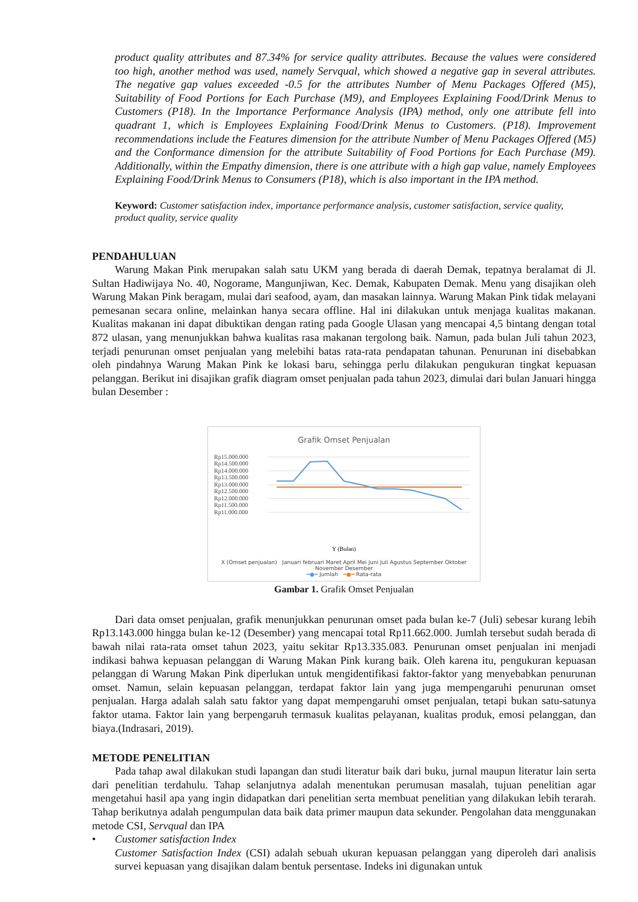product quality attributes and 87.34% for service quality attributes. Because the values were considered too high, another method was used, namely Servqual, which showed a negative gap in several attributes. The negative gap values exceeded -0.5 for the attributes Number of Menu Packages Offered (M5), Suitability of Food Portions for Each Purchase (M9), and Employees Explaining Food/Drink Menus to Customers (P18). In the Importance Performance Analysis (IPA) method, only one attribute fell into quadrant 1, which is Employees Explaining Food/Drink Menus to Customers. (P18). Improvement recommendations include the Features dimension for the attribute Number of Menu Packages Offered (M5) and the Conformance dimension for the attribute Suitability of Food Portions for Each Purchase (M9). Additionally, within the Empathy dimension, there is one attribute with a high gap value, namely Employees Explaining Food/Drink Menus to Consumers (P18), which is also important in the IPA method.
Keyword: Customer satisfaction index, importance performance analysis, customer satisfaction, service quality, product quality, service quality
PENDAHULUAN
Warung Makan Pink merupakan salah satu UKM yang berada di daerah Demak, tepatnya beralamat di Jl. Sultan Hadiwijaya No. 40, Nogorame, Mangunjiwan, Kec. Demak, Kabupaten Demak. Menu yang disajikan oleh Warung Makan Pink beragam, mulai dari seafood, ayam, dan masakan lainnya. Warung Makan Pink tidak melayani pemesanan secara online, melainkan hanya secara offline. Hal ini dilakukan untuk menjaga kualitas makanan. Kualitas makanan ini dapat dibuktikan dengan rating pada Google Ulasan yang mencapai 4,5 bintang dengan total 872 ulasan, yang menunjukkan bahwa kualitas rasa makanan tergolong baik. Namun, pada bulan Juli tahun 2023, terjadi penurunan omset penjualan yang melebihi batas rata-rata pendapatan tahunan. Penurunan ini disebabkan oleh pindahnya Warung Makan Pink ke lokasi baru, sehingga perlu dilakukan pengukuran tingkat kepuasan pelanggan. Berikut ini disajikan grafik diagram omset penjualan pada tahun 2023, dimulai dari bulan Januari hingga bulan Desember :
Grafik Omset Penjualan
Rp15.000.000
Rp14.500.000
Rp14.000.000
Rp13.500.000
Rp13.000.000
Rp12.500.000
Rp12.000.000
Rp11.500.000
Rp11.000.000
Y (Bulan)
X (Omset penjualan) Januari februari Maret April Mei Juni Juli Agustus September Oktober November Desember
━●━ Jumlah ━●━ Rata-rata
Gambar 1. Grafik Omset Penjualan
Dari data omset penjualan, grafik menunjukkan penurunan omset pada bulan ke-7 (Juli) sebesar kurang lebih Rp13.143.000 hingga bulan ke-12 (Desember) yang mencapai total Rp11.662.000. Jumlah tersebut sudah berada di bawah nilai rata-rata omset tahun 2023, yaitu sekitar Rp13.335.083. Penurunan omset penjualan ini menjadi indikasi bahwa kepuasan pelanggan di Warung Makan Pink kurang baik. Oleh karena itu, pengukuran kepuasan pelanggan di Warung Makan Pink diperlukan untuk mengidentifikasi faktor-faktor yang menyebabkan penurunan omset. Namun, selain kepuasan pelanggan, terdapat faktor lain yang juga mempengaruhi penurunan omset penjualan. Harga adalah salah satu faktor yang dapat mempengaruhi omset penjualan, tetapi bukan satu-satunya faktor utama. Faktor lain yang berpengaruh termasuk kualitas pelayanan, kualitas produk, emosi pelanggan, dan biaya.(Indrasari, 2019).
METODE PENELITIAN
Pada tahap awal dilakukan studi lapangan dan studi literatur baik dari buku, jurnal maupun literatur lain serta dari penelitian terdahulu. Tahap selanjutnya adalah menentukan perumusan masalah, tujuan penelitian agar mengetahui hasil apa yang ingin didapatkan dari penelitian serta membuat penelitian yang dilakukan lebih terarah. Tahap berikutnya adalah pengumpulan data baik data primer maupun data sekunder. Pengolahan data menggunakan metode CSI, Servqual dan IPA
• Customer satisfaction Index
Customer Satisfaction Index (CSI) adalah sebuah ukuran kepuasan pelanggan yang diperoleh dari analisis survei kepuasan yang disajikan dalam bentuk persentase. Indeks ini digunakan untuk